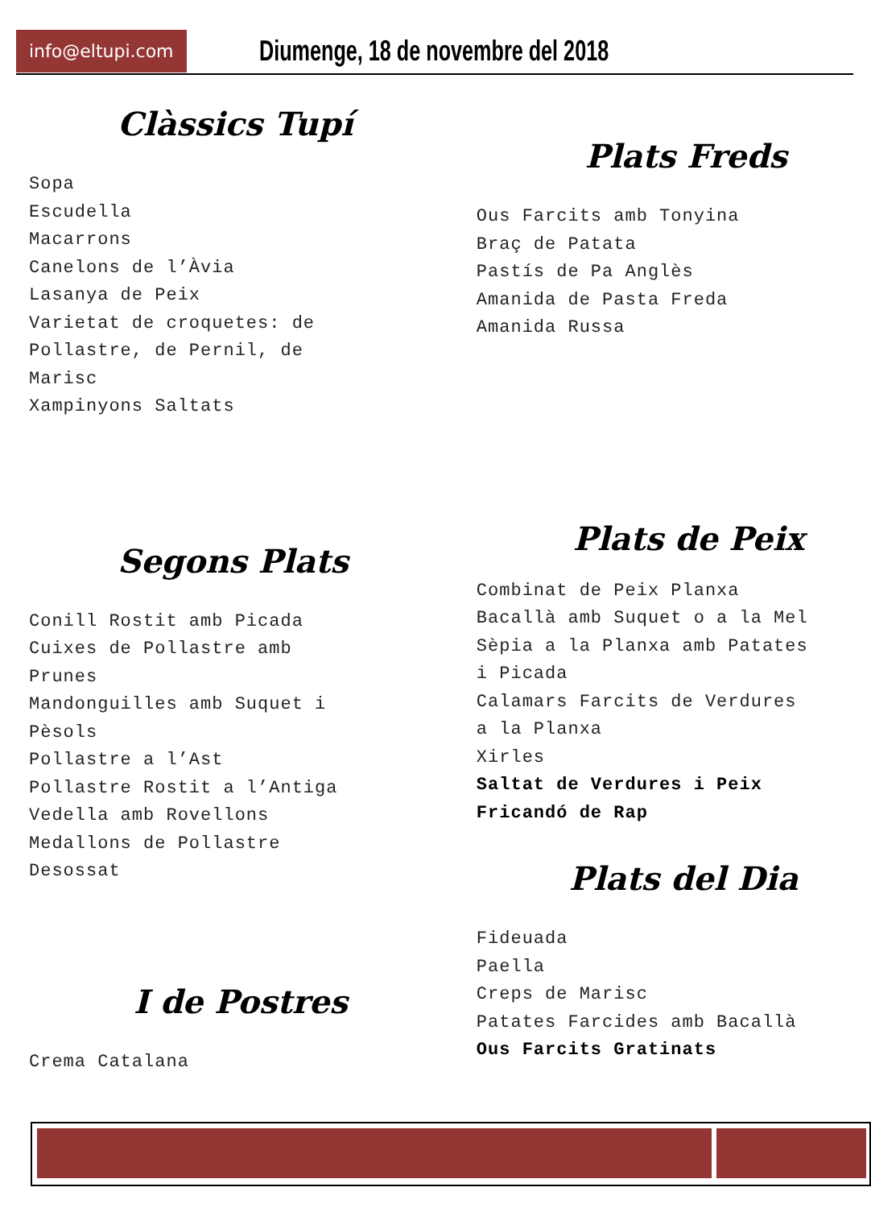info@eltupi.com Diumenge, 18 de novembre del 2018
Clàssics Tupí
Sopa
Escudella
Macarrons
Canelons de l’Àvia
Lasanya de Peix
Varietat de croquetes: de
Pollastre, de Pernil, de
Marisc
Xampinyons Saltats
Segons Plats
Conill Rostit amb Picada
Cuixes de Pollastre amb
Prunes
Mandonguilles amb Suquet i
Pèsols
Pollastre a l’Ast
Pollastre Rostit a l’Antiga
Vedella amb Rovellons
Medallons de Pollastre
Desossat
I de Postres
Crema Catalana
Plats Freds
Ous Farcits amb Tonyina
Braç de Patata
Pastís de Pa Anglès
Amanida de Pasta Freda
Amanida Russa
Plats de Peix
Combinat de Peix Planxa
Bacallà amb Suquet o a la Mel
Sèpia a la Planxa amb Patates
i Picada
Calamars Farcits de Verdures
a la Planxa
Xirles
Saltat de Verdures i Peix
Fricandó de Rap
Plats del Dia
Fideuada
Paella
Creps de Marisc
Patates Farcides amb Bacallà
Ous Farcits Gratinats